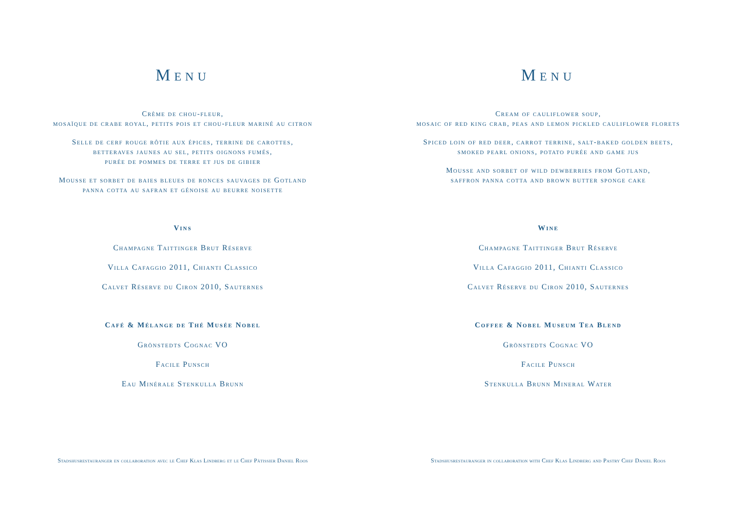Menu
Crème de chou-fleur,
mosaïque de crabe royal, petits pois et chou-fleur mariné au citron
Selle de cerf rouge rôtie aux épices, terrine de carottes,
betteraves jaunes au sel, petits oignons fumés,
purée de pommes de terre et jus de gibier
Mousse et sorbet de baies bleues de ronces sauvages de Gotland
panna cotta au safran et génoise au beurre noisette
Vins
Champagne Taittinger Brut Réserve
Villa Cafaggio 2011, Chianti Classico
Calvet Réserve du Ciron 2010, Sauternes
Café & Mélange de Thé Musée Nobel
Grönstedts Cognac VO
Facile Punsch
Eau Minérale Stenkulla Brunn
Stadshusrestauranger en collaboration avec le Chef Klas Lindberg et le Chef Pâtissier Daniel Roos
Menu
Cream of cauliflower soup,
mosaic of red king crab, peas and lemon pickled cauliflower florets
Spiced loin of red deer, carrot terrine, salt-baked golden beets,
smoked pearl onions, potato purée and game jus
Mousse and sorbet of wild dewberries from Gotland,
saffron panna cotta and brown butter sponge cake
Wine
Champagne Taittinger Brut Réserve
Villa Cafaggio 2011, Chianti Classico
Calvet Réserve du Ciron 2010, Sauternes
Coffee & Nobel Museum Tea Blend
Grönstedts Cognac VO
Facile Punsch
Stenkulla Brunn Mineral Water
Stadshusrestauranger in collaboration with Chef Klas Lindberg and Pastry Chef Daniel Roos